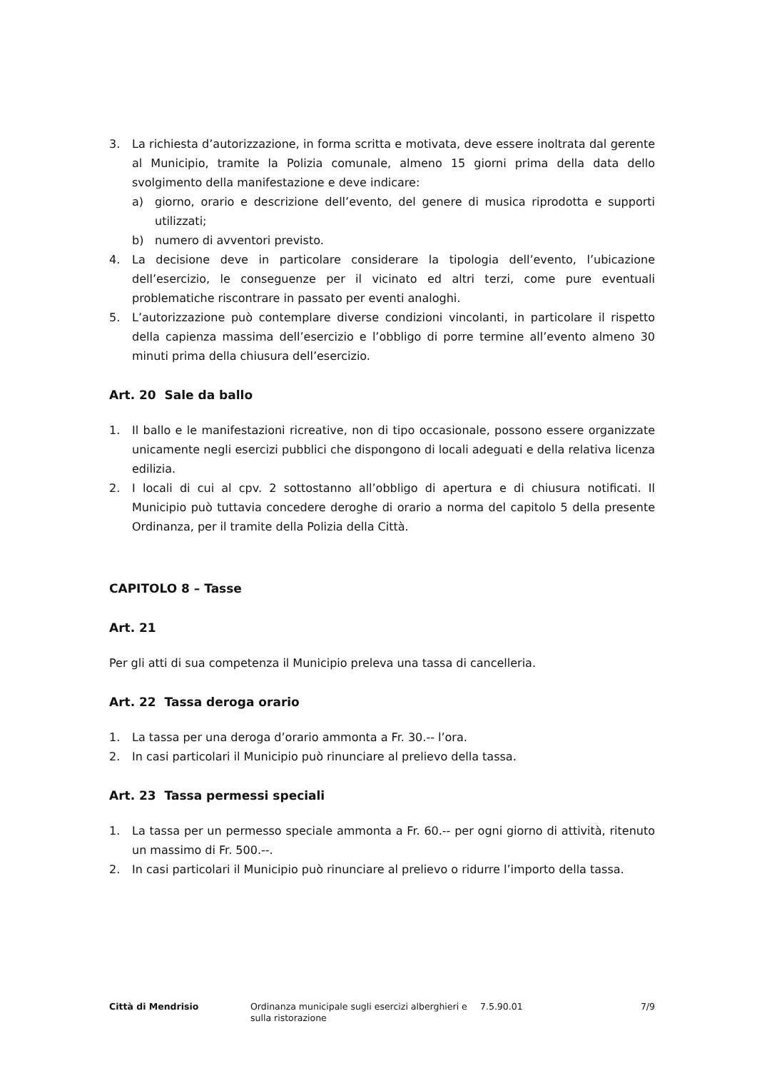3. La richiesta d’autorizzazione, in forma scritta e motivata, deve essere inoltrata dal gerente al Municipio, tramite la Polizia comunale, almeno 15 giorni prima della data dello svolgimento della manifestazione e deve indicare:
a) giorno, orario e descrizione dell’evento, del genere di musica riprodotta e supporti utilizzati;
b) numero di avventori previsto.
4. La decisione deve in particolare considerare la tipologia dell’evento, l’ubicazione dell’esercizio, le conseguenze per il vicinato ed altri terzi, come pure eventuali problematiche riscontrare in passato per eventi analoghi.
5. L’autorizzazione può contemplare diverse condizioni vincolanti, in particolare il rispetto della capienza massima dell’esercizio e l’obbligo di porre termine all’evento almeno 30 minuti prima della chiusura dell’esercizio.
Art. 20 Sale da ballo
1. Il ballo e le manifestazioni ricreative, non di tipo occasionale, possono essere organizzate unicamente negli esercizi pubblici che dispongono di locali adeguati e della relativa licenza edilizia.
2. I locali di cui al cpv. 2 sottostanno all’obbligo di apertura e di chiusura notificati. Il Municipio può tuttavia concedere deroghe di orario a norma del capitolo 5 della presente Ordinanza, per il tramite della Polizia della Città.
CAPITOLO 8 – Tasse
Art. 21
Per gli atti di sua competenza il Municipio preleva una tassa di cancelleria.
Art. 22 Tassa deroga orario
1. La tassa per una deroga d’orario ammonta a Fr. 30.-- l’ora.
2. In casi particolari il Municipio può rinunciare al prelievo della tassa.
Art. 23 Tassa permessi speciali
1. La tassa per un permesso speciale ammonta a Fr. 60.-- per ogni giorno di attività, ritenuto un massimo di Fr. 500.--.
2. In casi particolari il Municipio può rinunciare al prelievo o ridurre l’importo della tassa.
Città di Mendrisio Ordinanza municipale sugli esercizi alberghieri e sulla ristorazione
7.5.90.01 7/9